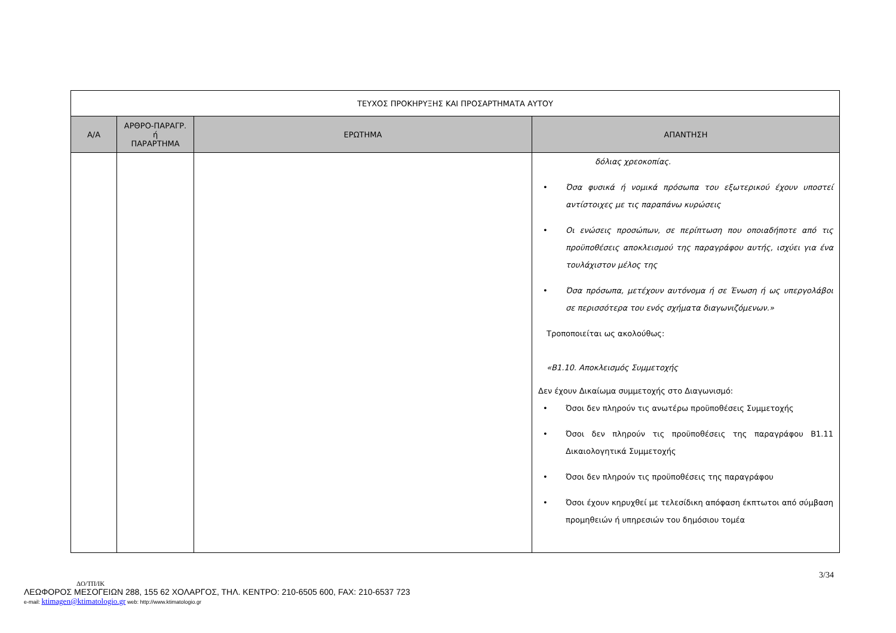| ΤΕΥΧΟΣ ΠΡΟΚΗΡΥΞΗΣ ΚΑΙ ΠΡΟΣΑΡΤΗΜΑΤΑ ΑΥΤΟΥ | | | |
| --- | --- | --- | --- |
| Α/Α | ΑΡΘΡΟ-ΠΑΡΑΓΡ. ή ΠΑΡΑΡΤΗΜΑ | ΕΡΩΤΗΜΑ | ΑΠΑΝΤΗΣΗ |
| | | | δόλιας χρεοκοπίας. • Όσα φυσικά ή νομικά πρόσωπα του εξωτερικού έχουν υποστεί αντίστοιχες με τις παραπάνω κυρώσεις • Οι ενώσεις προσώπων, σε περίπτωση που οποιαδήποτε από τις προϋποθέσεις αποκλεισμού της παραγράφου αυτής, ισχύει για ένα τουλάχιστον μέλος της • Όσα πρόσωπα, μετέχουν αυτόνομα ή σε Ένωση ή ως υπεργολάβοι σε περισσότερα του ενός σχήματα διαγωνιζόμενων.» Τροποποιείται ως ακολούθως: «Β1.10. Αποκλεισμός Συμμετοχής Δεν έχουν Δικαίωμα συμμετοχής στο Διαγωνισμό: • Όσοι δεν πληρούν τις ανωτέρω προϋποθέσεις Συμμετοχής • Όσοι δεν πληρούν τις προϋποθέσεις της παραγράφου Β1.11 Δικαιολογητικά Συμμετοχής • Όσοι δεν πληρούν τις προϋποθέσεις της παραγράφου • Όσοι έχουν κηρυχθεί με τελεσίδικη απόφαση έκπτωτοι από σύμβαση προμηθειών ή υπηρεσιών του δημόσιου τομέα |
3/34
ΔΟ/ΤΠ/ΙΚ
ΛΕΩΦΟΡΟΣ ΜΕΣΟΓΕΙΩΝ 288, 155 62 ΧΟΛΑΡΓΟΣ, ΤΗΛ. ΚΕΝΤΡΟ: 210-6505 600, FAX: 210-6537 723
e-mail: ktimagen@ktimatologio.gr web: http://www.ktimatologio.gr